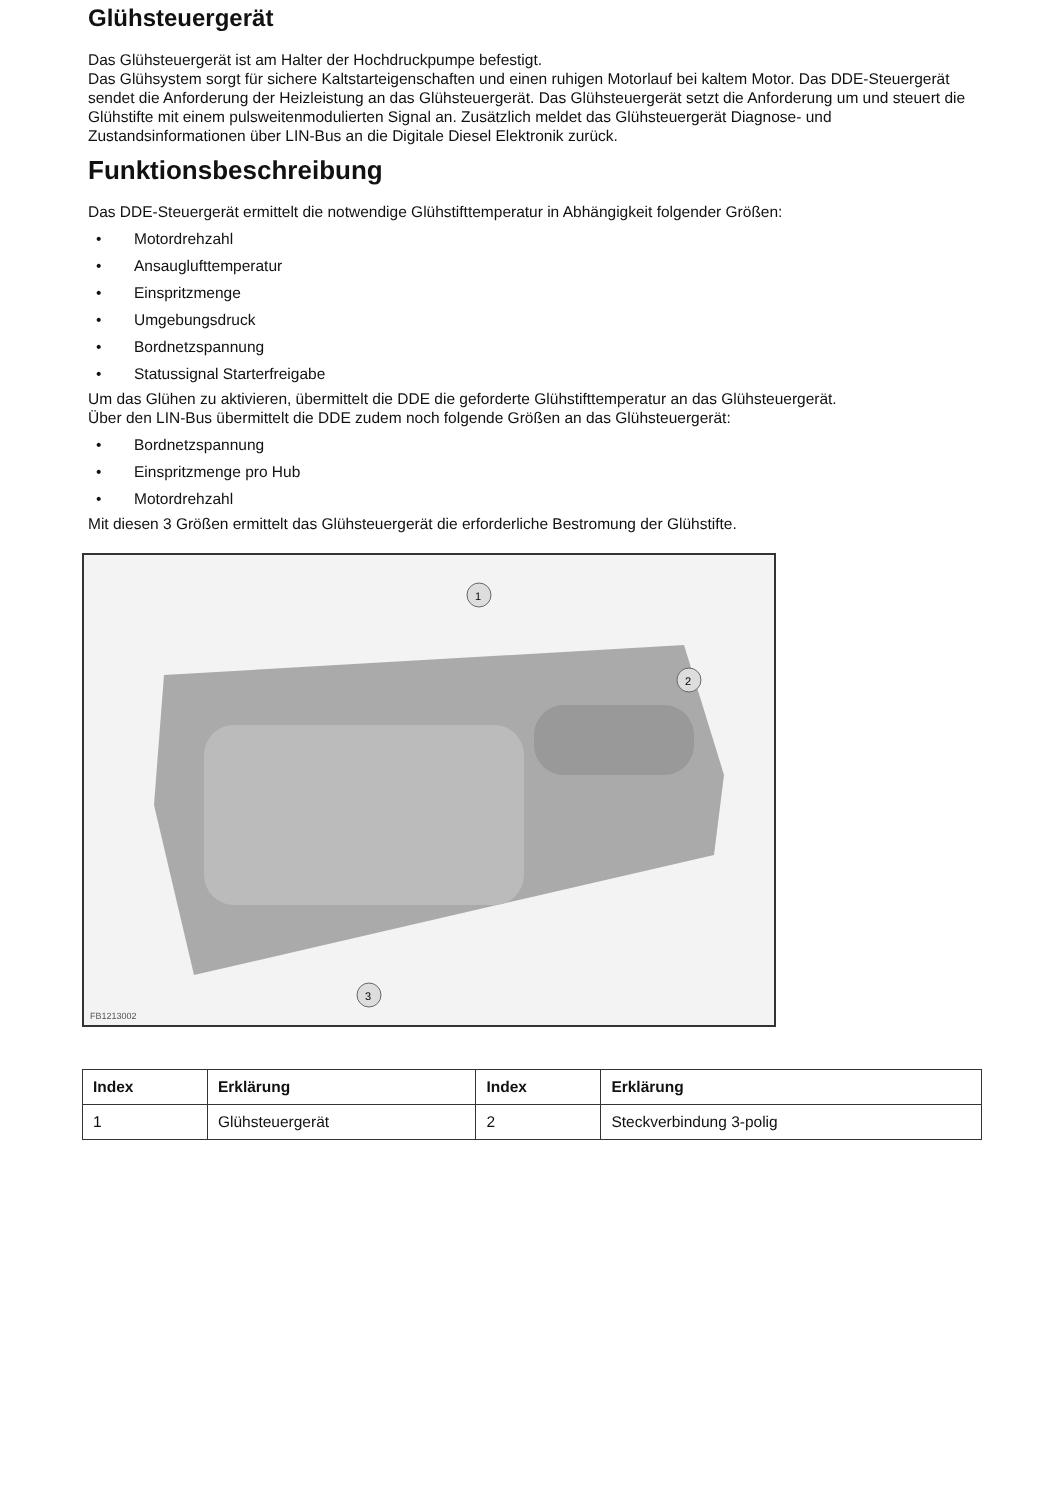Glühsteuergerät
Das Glühsteuergerät ist am Halter der Hochdruckpumpe befestigt.
Das Glühsystem sorgt für sichere Kaltstarteigenschaften und einen ruhigen Motorlauf bei kaltem Motor. Das DDE-Steuergerät sendet die Anforderung der Heizleistung an das Glühsteuergerät. Das Glühsteuergerät setzt die Anforderung um und steuert die Glühstifte mit einem pulsweitenmodulierten Signal an. Zusätzlich meldet das Glühsteuergerät Diagnose- und Zustandsinformationen über LIN-Bus an die Digitale Diesel Elektronik zurück.
Funktionsbeschreibung
Das DDE-Steuergerät ermittelt die notwendige Glühstifttemperatur in Abhängigkeit folgender Größen:
• Motordrehzahl
• Ansauglufttemperatur
• Einspritzmenge
• Umgebungsdruck
• Bordnetzspannung
• Statussignal Starterfreigabe
Um das Glühen zu aktivieren, übermittelt die DDE die geforderte Glühstifttemperatur an das Glühsteuergerät.
Über den LIN-Bus übermittelt die DDE zudem noch folgende Größen an das Glühsteuergerät:
• Bordnetzspannung
• Einspritzmenge pro Hub
• Motordrehzahl
Mit diesen 3 Größen ermittelt das Glühsteuergerät die erforderliche Bestromung der Glühstifte.
1
2
3
FB1213002
| Index | Erklärung | Index | Erklärung |
| --- | --- | --- | --- |
| 1 | Glühsteuergerät | 2 | Steckverbindung 3-polig |